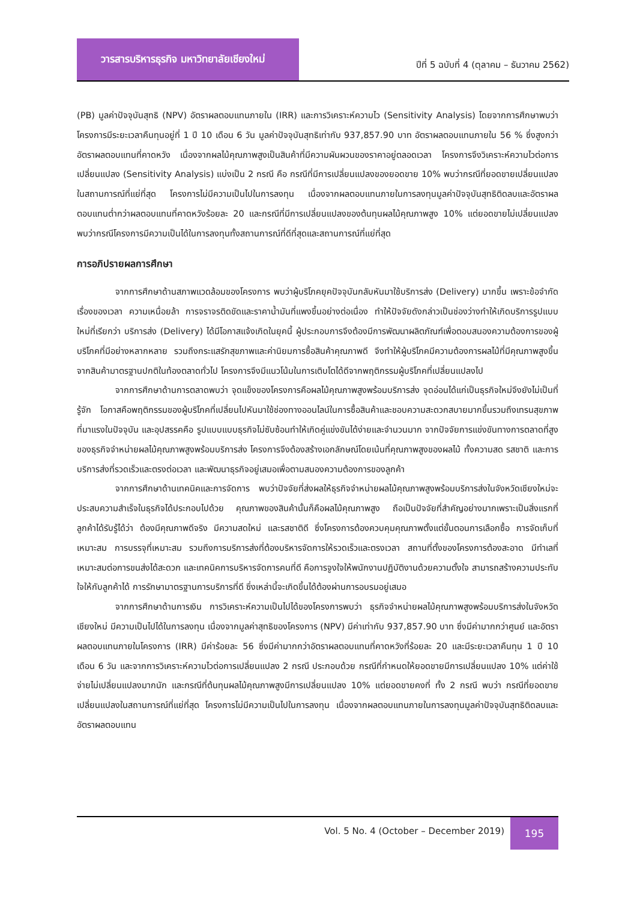วารสารบริหารธุรกิจ มหาวิทยาลัยเชียงใหม่
ปีที่ 5 ฉบับที่ 4 (ตุลาคม – ธันวาคม 2562)
(PB) มูลค่าปัจจุบันสุทธิ (NPV) อัตราผลตอบแทนภายใน (IRR) และการวิเคราะห์ความไว (Sensitivity Analysis) โดยจากการศึกษาพบว่า โครงการมีระยะเวลาคืนทุนอยู่ที่ 1 ปี 10 เดือน 6 วัน มูลค่าปัจจุบันสุทธิเท่ากับ 937,857.90 บาท อัตราผลตอบแทนภายใน 56 % ซึ่งสูงกว่าอัตราผลตอบแทนที่คาดหวัง เนื่องจากผลไม้คุณภาพสูงเป็นสินค้าที่มีความผันผวนของราคาอยู่ตลอดเวลา โครงการจึงวิเคราะห์ความไวต่อการเปลี่ยนแปลง (Sensitivity Analysis) แบ่งเป็น 2 กรณี คือ กรณีที่มีการเปลี่ยนแปลงของยอดขาย 10% พบว่ากรณีที่ยอดขายเปลี่ยนแปลงในสถานการณ์ที่แย่ที่สุด โครงการไม่มีความเป็นไปในการลงทุน เนื่องจากผลตอบแทนภายในการลงทุนมูลค่าปัจจุบันสุทธิติดลบและอัตราผลตอบแทนต่ำกว่าผลตอบแทนที่คาดหวังร้อยละ 20 และกรณีที่มีการเปลี่ยนแปลงของต้นทุนผลไม้คุณภาพสูง 10% แต่ยอดขายไม่เปลี่ยนแปลง พบว่ากรณีโครงการมีความเป็นได้ในการลงทุนทั้งสถานการณ์ที่ดีที่สุดและสถานการณ์ที่แย่ที่สุด
การอภิปรายผลการศึกษา
จากการศึกษาด้านสภาพแวดล้อมของโครงการ พบว่าผู้บริโภคยุคปัจจุบันกลับหันมาใช้บริการส่ง (Delivery) มากขึ้น เพราะข้อจำกัดเรื่องของเวลา ความเหนื่อยล้า การจราจรติดขัดและราคาน้ำมันที่แพงขึ้นอย่างต่อเนื่อง ทำให้ปัจจัยดังกล่าวเป็นช่องว่างทำให้เกิดบริการรูปแบบใหม่ที่เรียกว่า บริการส่ง (Delivery) ได้มีโอกาสแจ้งเกิดในยุคนี้ ผู้ประกอบการจึงต้องมีการพัฒนาผลิตภัณฑ์เพื่อตอบสนองความต้องการของผู้บริโภคที่มีอย่างหลากหลาย รวมถึงกระแสรักสุขภาพและค่านิยมการซื้อสินค้าคุณภาพดี จึงทำให้ผู้บริโภคมีความต้องการผลไม้ที่มีคุณภาพสูงขึ้นจากสินค้ามาตรฐานปกติในท้องตลาดทั่วไป โครงการจึงมีแนวโน้มในการเติบโตได้ดีจากพฤติกรรมผู้บริโภคที่เปลี่ยนแปลงไป
จากการศึกษาด้านการตลาดพบว่า จุดแข็งของโครงการคือผลไม้คุณภาพสูงพร้อมบริการส่ง จุดอ่อนได้แก่เป็นธุรกิจใหม่จึงยังไม่เป็นที่รู้จัก โอกาสคือพฤติกรรมของผู้บริโภคที่เปลี่ยนไปหันมาใช้ช่องทางออนไลน์ในการซื้อสินค้าและชอบความสะดวกสบายมากขึ้นรวมถึงเทรนสุขภาพที่มาแรงในปัจจุบัน และอุปสรรคคือ รูปแบบแบบธุรกิจไม่ซับซ้อนทำให้เกิดคู่แข่งขันได้ง่ายและจำนวนมาก จากปัจจัยการแข่งขันทางการตลาดที่สูงของธุรกิจจำหน่ายผลไม้คุณภาพสูงพร้อมบริการส่ง โครงการจึงต้องสร้างเอกลักษณ์โดยเน้นที่คุณภาพสูงของผลไม้ ทั้งความสด รสชาติ และการบริการส่งที่รวดเร็วและตรงต่อเวลา และพัฒนาธุรกิจอยู่เสมอเพื่อตามสนองความต้องการของลูกค้า
จากการศึกษาด้านเทคนิคและการจัดการ พบว่าปัจจัยที่ส่งผลให้ธุรกิจจำหน่ายผลไม้คุณภาพสูงพร้อมบริการส่งในจังหวัดเชียงใหม่จะประสบความสำเร็จในธุรกิจได้ประกอบไปด้วย คุณภาพของสินค้านั้นก็คือผลไม้คุณภาพสูง ถือเป็นปัจจัยที่สำคัญอย่างมากเพราะเป็นสิ่งแรกที่ลูกค้าได้รับรู้ได้ว่า ต้องมีคุณภาพดีจริง มีความสดใหม่ และรสชาติดี ซึ่งโครงการต้องควบคุมคุณภาพตั้งแต่ขั้นตอนการเลือกซื้อ การจัดเก็บที่เหมาะสม การบรรจุที่เหมาะสม รวมถึงการบริการส่งที่ต้องบริหารจัดการให้รวดเร็วและตรงเวลา สถานที่ตั้งของโครงการต้องสะอาด มีทำเลที่เหมาะสมต่อการขนส่งได้สะดวก และเทคนิคการบริหารจัดการคนที่ดี คือการจูงใจให้พนักงานปฏิบัติงานด้วยความตั้งใจ สามารถสร้างความประทับใจให้กับลูกค้าได้ การรักษามาตรฐานการบริการที่ดี ซึ่งเหล่านี้จะเกิดขึ้นได้ต้องผ่านการอบรมอยู่เสมอ
จากการศึกษาด้านการเงิน การวิเคราะห์ความเป็นไปได้ของโครงการพบว่า ธุรกิจจำหน่ายผลไม้คุณภาพสูงพร้อมบริการส่งในจังหวัดเชียงใหม่ มีความเป็นไปได้ในการลงทุน เนื่องจากมูลค่าสุทธิของโครงการ (NPV) มีค่าเท่ากับ 937,857.90 บาท ซึ่งมีค่ามากกว่าศูนย์ และอัตราผลตอบแทนภายในโครงการ (IRR) มีค่าร้อยละ 56 ซึ่งมีค่ามากกว่าอัตราผลตอบแทนที่คาดหวังที่ร้อยละ 20 และมีระยะเวลาคืนทุน 1 ปี 10 เดือน 6 วัน และจากการวิเคราะห์ความไวต่อการเปลี่ยนแปลง 2 กรณี ประกอบด้วย กรณีที่กำหนดให้ยอดขายมีการเปลี่ยนแปลง 10% แต่ค่าใช้จ่ายไม่เปลี่ยนแปลงมากนัก และกรณีที่ต้นทุนผลไม้คุณภาพสูงมีการเปลี่ยนแปลง 10% แต่ยอดขายคงที่ ทั้ง 2 กรณี พบว่า กรณีที่ยอดขายเปลี่ยนแปลงในสถานการณ์ที่แย่ที่สุด โครงการไม่มีความเป็นไปในการลงทุน เนื่องจากผลตอบแทนภายในการลงทุนมูลค่าปัจจุบันสุทธิติดลบและอัตราผลตอบแทน
Vol. 5 No. 4 (October – December 2019)
195